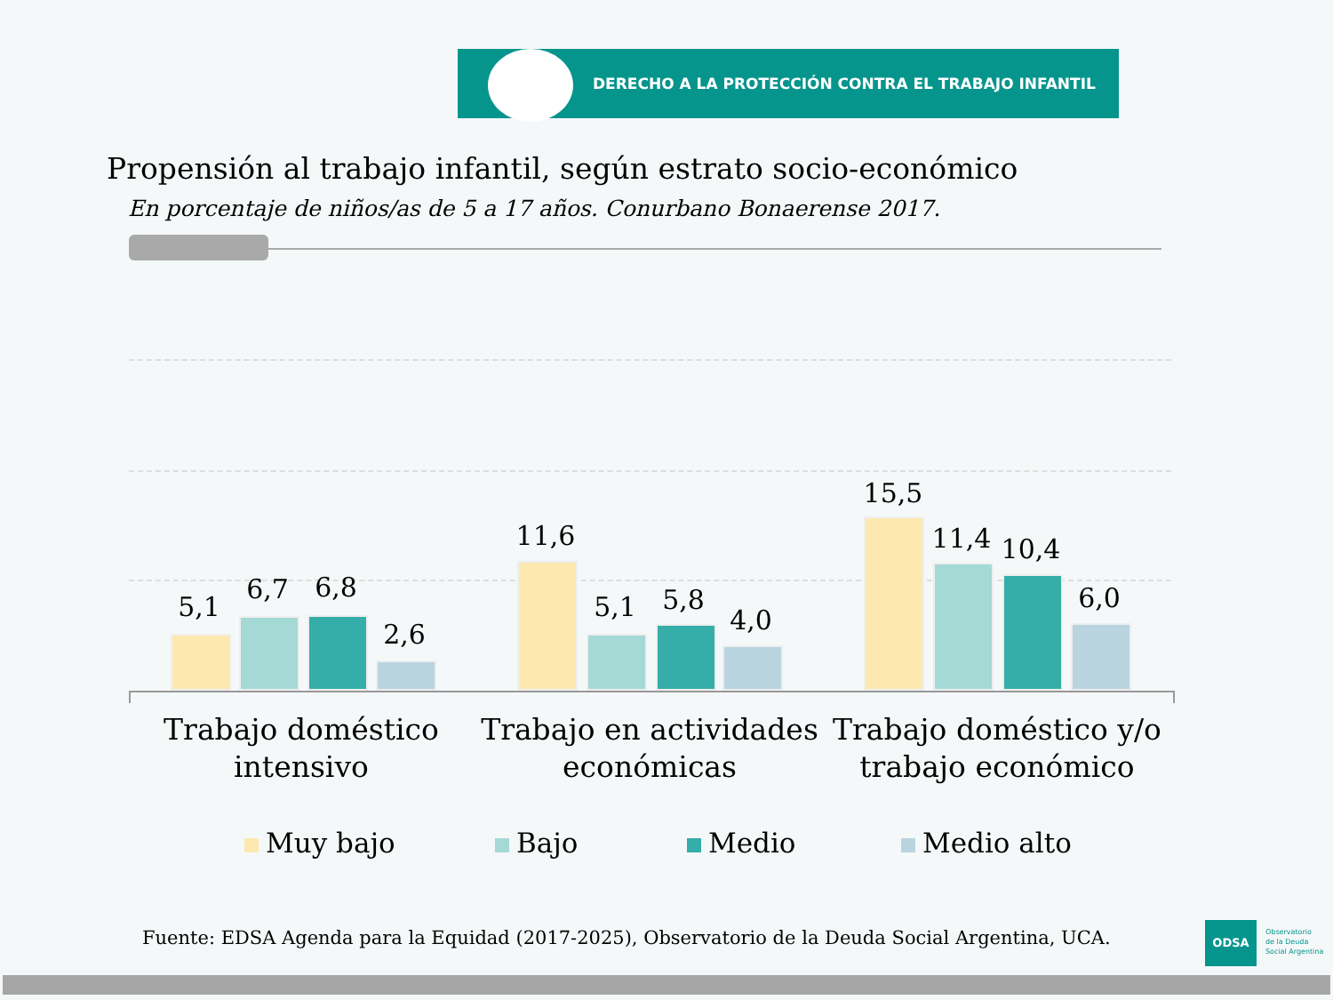DERECHO A LA PROTECCIÓN CONTRA EL TRABAJO INFANTIL
Propensión al trabajo infantil, según estrato socio-económico
En porcentaje de niños/as de 5 a 17 años. Conurbano Bonaerense 2017.
5,1
6,7 6,8
2,6
11,6
5,1 5,8
4,0
15,5
11,4 10,4
6,0
Trabajo doméstico intensivo
Trabajo en actividades económicas
Trabajo doméstico y/o trabajo económico
Muy bajo Bajo Medio Medio alto
Fuente: EDSA Agenda para la Equidad (2017-2025), Observatorio de la Deuda Social Argentina, UCA.
ODSA
Observatorio
de la Deuda
Social Argentina